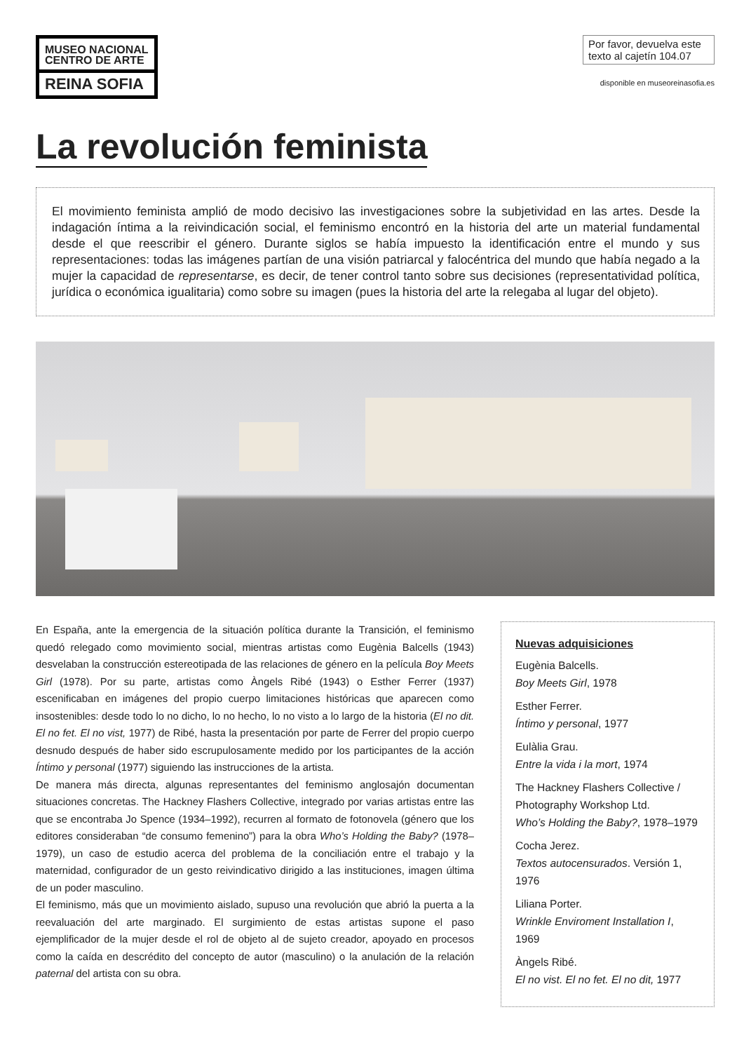MUSEO NACIONAL
CENTRO DE ARTE
REINA SOFIA
Por favor, devuelva este texto al cajetín 104.07
disponible en museoreinasofia.es
La revolución feminista
El movimiento feminista amplió de modo decisivo las investigaciones sobre la subjetividad en las artes. Desde la indagación íntima a la reivindicación social, el feminismo encontró en la historia del arte un material fundamental desde el que reescribir el género. Durante siglos se había impuesto la identificación entre el mundo y sus representaciones: todas las imágenes partían de una visión patriarcal y falocéntrica del mundo que había negado a la mujer la capacidad de representarse, es decir, de tener control tanto sobre sus decisiones (representatividad política, jurídica o económica igualitaria) como sobre su imagen (pues la historia del arte la relegaba al lugar del objeto).
En España, ante la emergencia de la situación política durante la Transición, el feminismo quedó relegado como movimiento social, mientras artistas como Eugènia Balcells (1943) desvelaban la construcción estereotipada de las relaciones de género en la película Boy Meets Girl (1978). Por su parte, artistas como Àngels Ribé (1943) o Esther Ferrer (1937) escenificaban en imágenes del propio cuerpo limitaciones históricas que aparecen como insostenibles: desde todo lo no dicho, lo no hecho, lo no visto a lo largo de la historia (El no dit. El no fet. El no vist, 1977) de Ribé, hasta la presentación por parte de Ferrer del propio cuerpo desnudo después de haber sido escrupulosamente medido por los participantes de la acción Íntimo y personal (1977) siguiendo las instrucciones de la artista.
De manera más directa, algunas representantes del feminismo anglosajón documentan situaciones concretas. The Hackney Flashers Collective, integrado por varias artistas entre las que se encontraba Jo Spence (1934–1992), recurren al formato de fotonovela (género que los editores consideraban “de consumo femenino”) para la obra Who’s Holding the Baby? (1978–1979), un caso de estudio acerca del problema de la conciliación entre el trabajo y la maternidad, configurador de un gesto reivindicativo dirigido a las instituciones, imagen última de un poder masculino.
El feminismo, más que un movimiento aislado, supuso una revolución que abrió la puerta a la reevaluación del arte marginado. El surgimiento de estas artistas supone el paso ejemplificador de la mujer desde el rol de objeto al de sujeto creador, apoyado en procesos como la caída en descrédito del concepto de autor (masculino) o la anulación de la relación paternal del artista con su obra.
Nuevas adquisiciones
Eugènia Balcells.
Boy Meets Girl, 1978
Esther Ferrer.
Íntimo y personal, 1977
Eulàlia Grau.
Entre la vida i la mort, 1974
The Hackney Flashers Collective / Photography Workshop Ltd.
Who’s Holding the Baby?, 1978–1979
Cocha Jerez.
Textos autocensurados. Versión 1, 1976
Liliana Porter.
Wrinkle Enviroment Installation I, 1969
Àngels Ribé.
El no vist. El no fet. El no dit, 1977